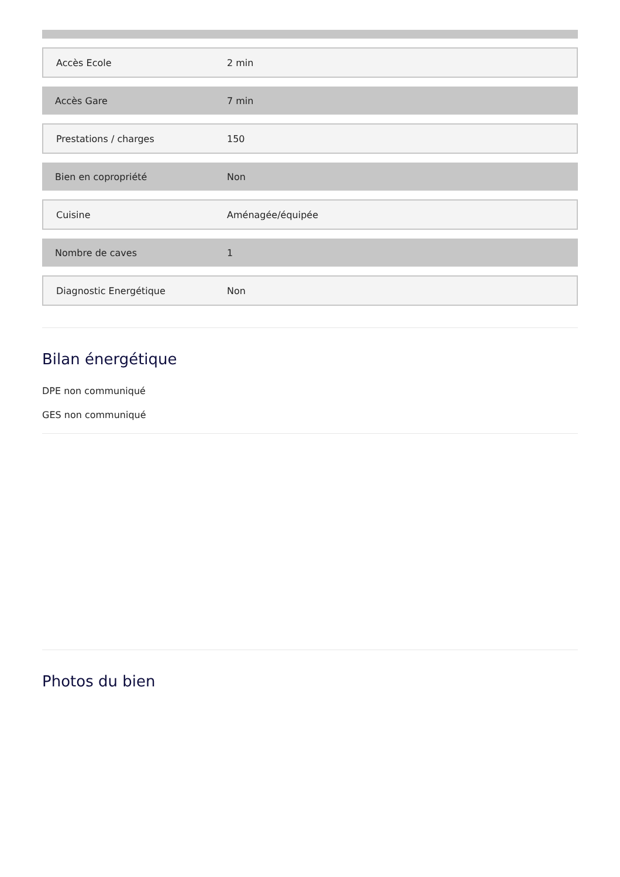| Accès Ecole | 2 min |
| Accès Gare | 7 min |
| Prestations / charges | 150 |
| Bien en copropriété | Non |
| Cuisine | Aménagée/équipée |
| Nombre de caves | 1 |
| Diagnostic Energétique | Non |
Bilan énergétique
DPE non communiqué
GES non communiqué
Photos du bien